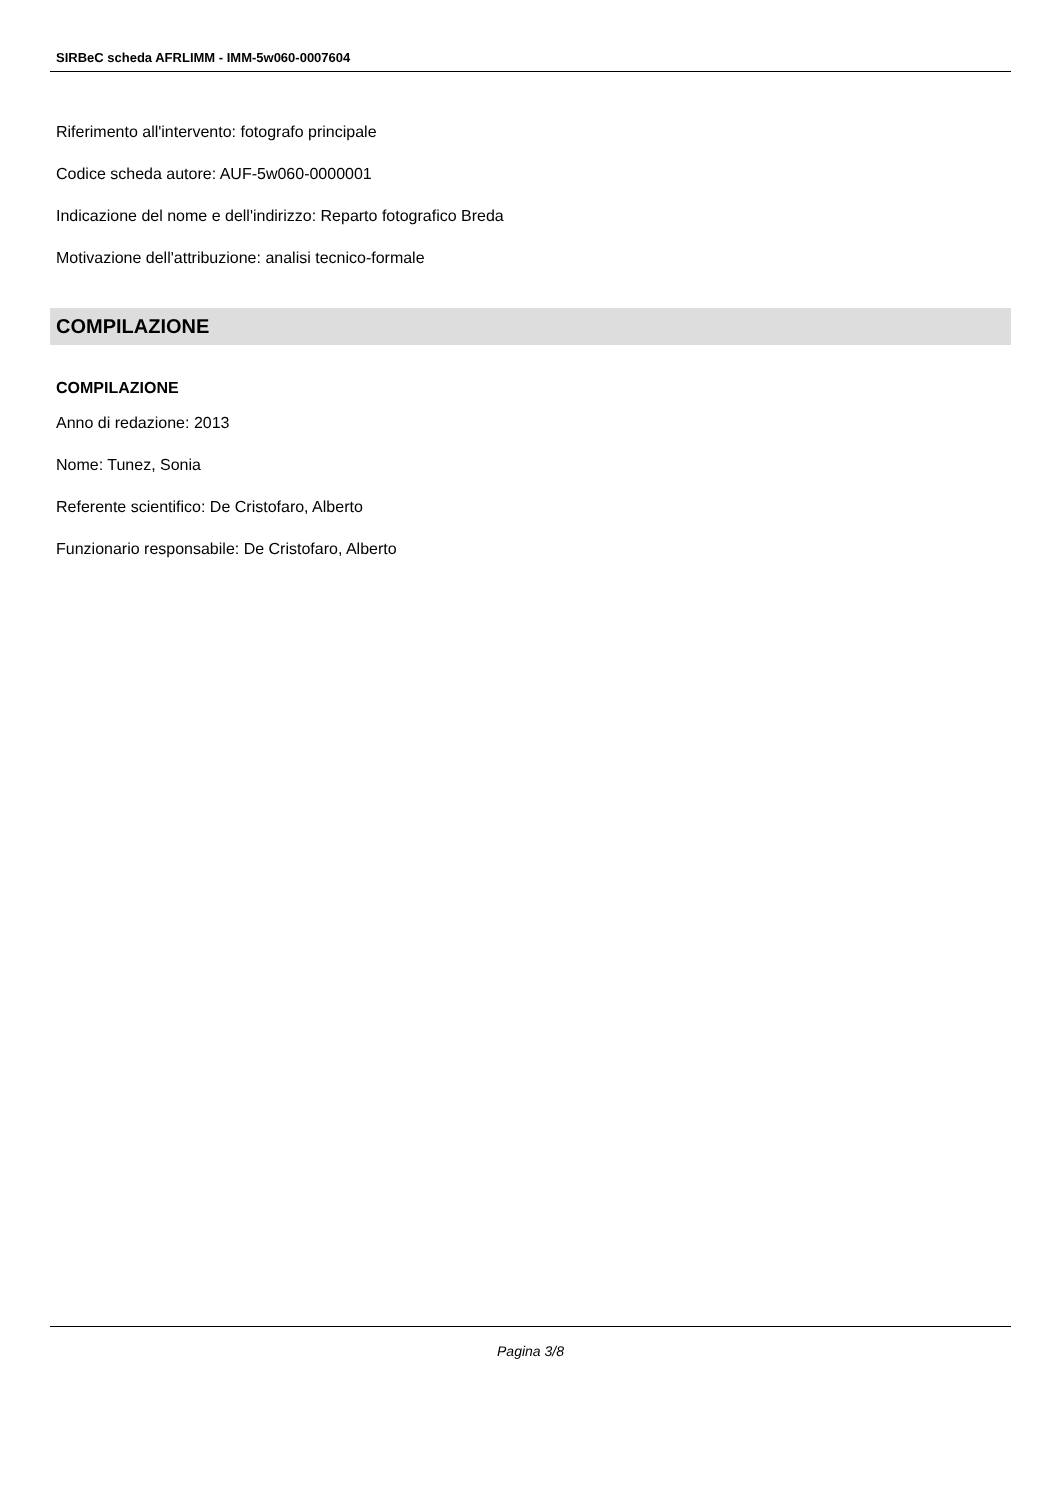SIRBeC scheda AFRLIMM - IMM-5w060-0007604
Riferimento all'intervento: fotografo principale
Codice scheda autore: AUF-5w060-0000001
Indicazione del nome e dell'indirizzo: Reparto fotografico Breda
Motivazione dell'attribuzione: analisi tecnico-formale
COMPILAZIONE
COMPILAZIONE
Anno di redazione: 2013
Nome: Tunez, Sonia
Referente scientifico: De Cristofaro, Alberto
Funzionario responsabile: De Cristofaro, Alberto
Pagina 3/8